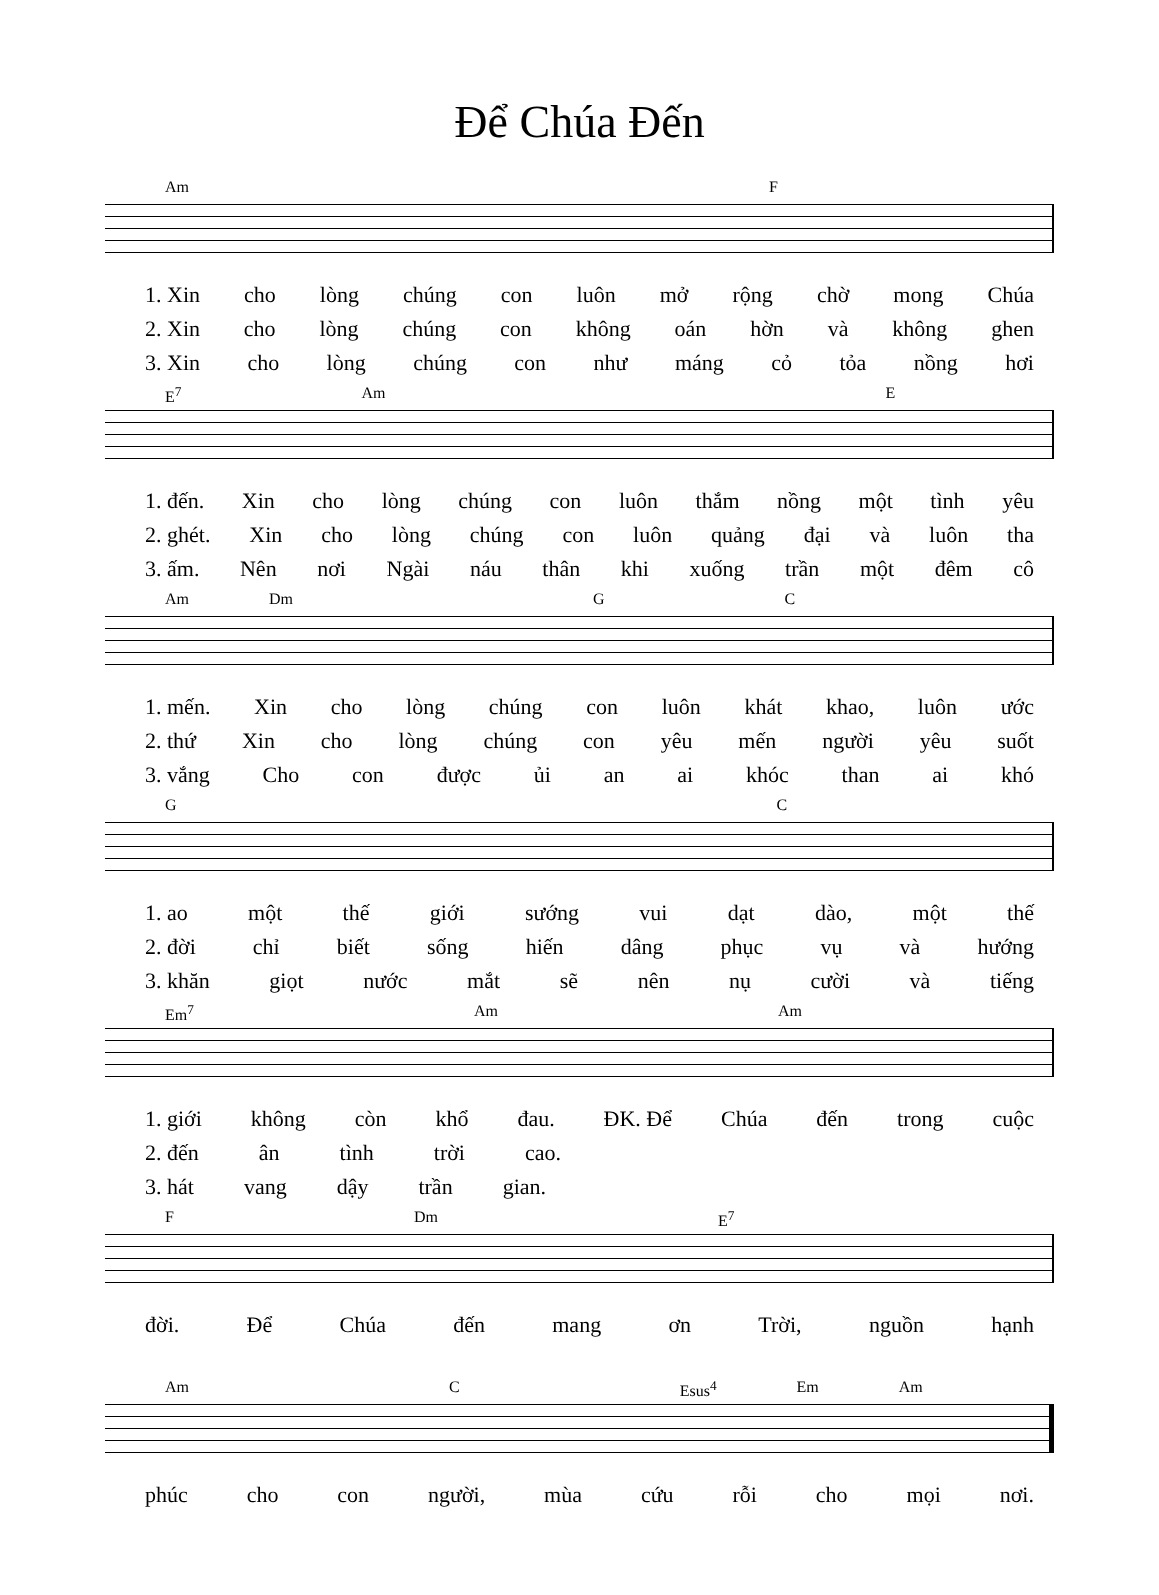Để Chúa Đến
Am F
1. Xin cho lòng chúng con luôn mở rộng chờ mong Chúa
2. Xin cho lòng chúng con không oán hờn và không ghen
3. Xin cho lòng chúng con như máng cỏ tỏa nồng hơi
E<sup>7</sup> Am E
1. đến. Xin cho lòng chúng con luôn thắm nồng một tình yêu
2. ghét. Xin cho lòng chúng con luôn quảng đại và luôn tha
3. ấm. Nên nơi Ngài náu thân khi xuống trần một đêm cô
Am Dm G C
1. mến. Xin cho lòng chúng con luôn khát khao, luôn ước
2. thứ Xin cho lòng chúng con yêu mến người yêu suốt
3. vắng Cho con được ủi an ai khóc than ai khó
G C
1. ao một thế giới sướng vui dạt dào, một thế
2. đời chỉ biết sống hiến dâng phục vụ và hướng
3. khăn giọt nước mắt sẽ nên nụ cười và tiếng
Em<sup>7</sup> Am Am
1. giới không còn khổ đau. ĐK. Để Chúa đến trong cuộc
2. đến ân tình trời cao.
3. hát vang dậy trần gian.
F Dm E<sup>7</sup>
đời. Để Chúa đến mang ơn Trời, nguồn hạnh
Am C Esus<sup>4</sup> Em Am
phúc cho con người, mùa cứu rỗi cho mọi nơi.